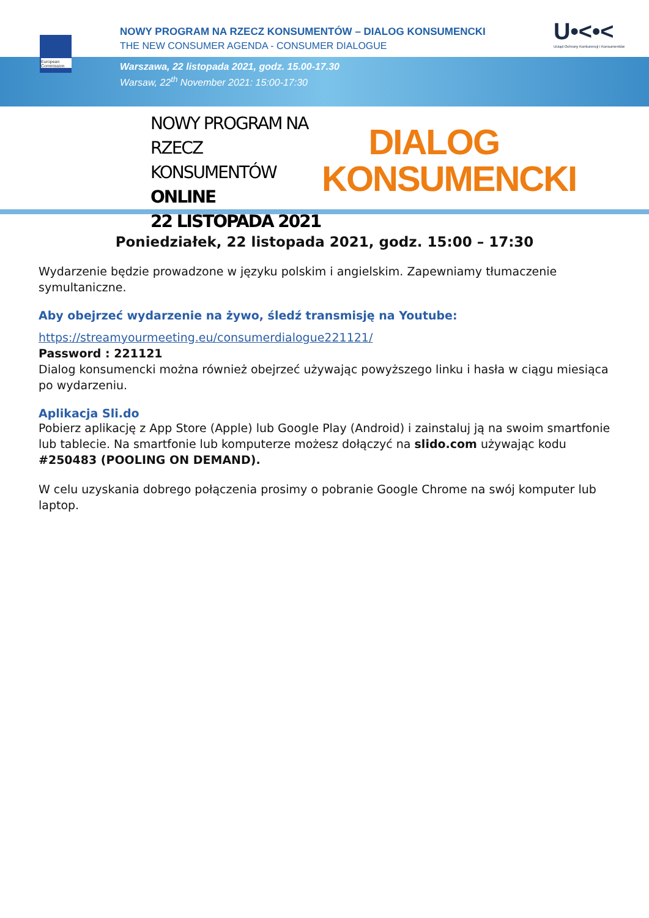European Commission
NOWY PROGRAM NA RZECZ KONSUMENTÓW – DIALOG KONSUMENCKI
THE NEW CONSUMER AGENDA - CONSUMER DIALOGUE
Warszawa, 22 listopada 2021, godz. 15.00-17.30
Warsaw, 22<sup>th</sup> November 2021: 15:00-17:30
U•<•<
Urząd Ochrony Konkurencji i Konsumentów
NOWY PROGRAM NA RZECZ
KONSUMENTÓW
ONLINE
22 LISTOPADA 2021
DIALOG
KONSUMENCKI
Poniedziałek, 22 listopada 2021, godz. 15:00 – 17:30
Wydarzenie będzie prowadzone w języku polskim i angielskim. Zapewniamy tłumaczenie symultaniczne.
Aby obejrzeć wydarzenie na żywo, śledź transmisję na Youtube:
https://streamyourmeeting.eu/consumerdialogue221121/
Password : 221121
Dialog konsumencki można również obejrzeć używając powyższego linku i hasła w ciągu miesiąca po wydarzeniu.
Aplikacja Sli.do
Pobierz aplikację z App Store (Apple) lub Google Play (Android) i zainstaluj ją na swoim smartfonie lub tablecie. Na smartfonie lub komputerze możesz dołączyć na slido.com używając kodu #250483 (POOLING ON DEMAND).
W celu uzyskania dobrego połączenia prosimy o pobranie Google Chrome na swój komputer lub laptop.